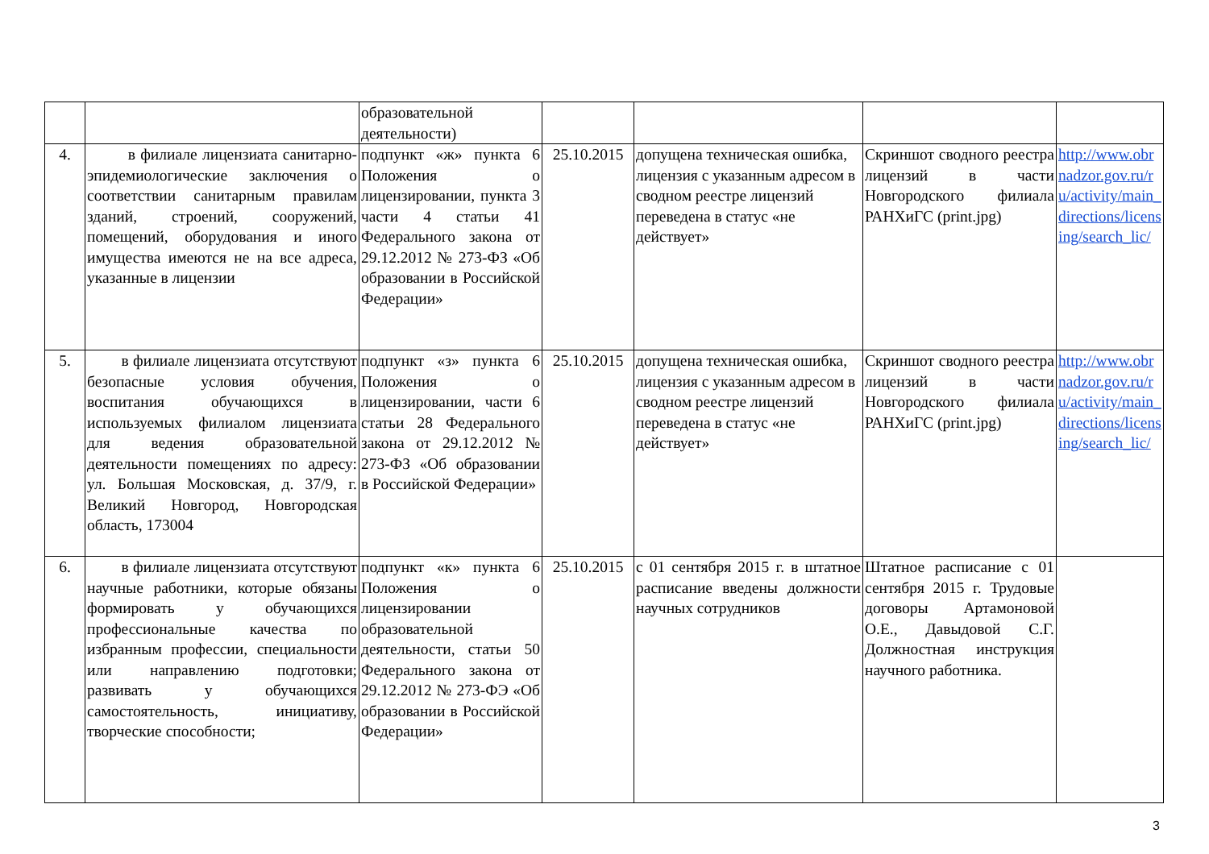| | | образовательной деятельности) | | | | |
| 4. | в филиале лицензиата санитарно-эпидемиологические заключения о соответствии санитарным правилам зданий, строений, сооружений, помещений, оборудования и иного имущества имеются не на все адреса, указанные в лицензии | подпункт «ж» пункта 6 Положения о лицензировании, пункта 3 части 4 статьи 41 Федерального закона от 29.12.2012 № 273-ФЗ «Об образовании в Российской Федерации» | 25.10.2015 | допущена техническая ошибка, лицензия с указанным адресом в сводном реестре лицензий переведена в статус «не действует» | Скриншот сводного реестра лицензий в части Новгородского филиала РАНХиГС (print.jpg) | http://www.obrnadzor.gov.ru/ru/activity/main_directions/licensing/search_lic/ |
| 5. | в филиале лицензиата отсутствуют безопасные условия обучения, воспитания обучающихся в используемых филиалом лицензиата для ведения образовательной деятельности помещениях по адресу: ул. Большая Московская, д. 37/9, г. Великий Новгород, Новгородская область, 173004 | подпункт «з» пункта 6 Положения о лицензировании, части 6 статьи 28 Федерального закона от 29.12.2012 № 273-ФЗ «Об образовании в Российской Федерации» | 25.10.2015 | допущена техническая ошибка, лицензия с указанным адресом в сводном реестре лицензий переведена в статус «не действует» | Скриншот сводного реестра лицензий в части Новгородского филиала РАНХиГС (print.jpg) | http://www.obrnadzor.gov.ru/ru/activity/main_directions/licensing/search_lic/ |
| 6. | в филиале лицензиата отсутствуют научные работники, которые обязаны формировать у обучающихся профессиональные качества по избранным профессии, специальности или направлению подготовки; развивать у обучающихся самостоятельность, инициативу, творческие способности; | подпункт «к» пункта 6 Положения о лицензировании образовательной деятельности, статьи 50 Федерального закона от 29.12.2012 № 273-ФЭ «Об образовании в Российской Федерации» | 25.10.2015 | с 01 сентября 2015 г. в штатное расписание введены должности научных сотрудников | Штатное расписание с 01 сентября 2015 г. Трудовые договоры Артамоновой О.Е., Давыдовой С.Г. Должностная инструкция научного работника. | |
3